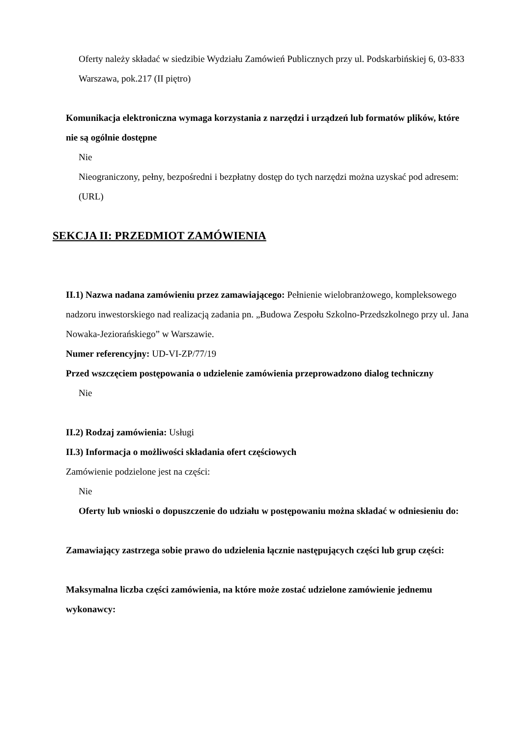Oferty należy składać w siedzibie Wydziału Zamówień Publicznych przy ul. Podskarbińskiej 6, 03-833 Warszawa, pok.217 (II piętro)
Komunikacja elektroniczna wymaga korzystania z narzędzi i urządzeń lub formatów plików, które nie są ogólnie dostępne
Nie
Nieograniczony, pełny, bezpośredni i bezpłatny dostęp do tych narzędzi można uzyskać pod adresem: (URL)
SEKCJA II: PRZEDMIOT ZAMÓWIENIA
II.1) Nazwa nadana zamówieniu przez zamawiającego: Pełnienie wielobranżowego, kompleksowego nadzoru inwestorskiego nad realizacją zadania pn. „Budowa Zespołu Szkolno-Przedszkolnego przy ul. Jana Nowaka-Jeziorańskiego” w Warszawie.
Numer referencyjny: UD-VI-ZP/77/19
Przed wszczęciem postępowania o udzielenie zamówienia przeprowadzono dialog techniczny
Nie
II.2) Rodzaj zamówienia: Usługi
II.3) Informacja o możliwości składania ofert częściowych
Zamówienie podzielone jest na części:
Nie
Oferty lub wnioski o dopuszczenie do udziału w postępowaniu można składać w odniesieniu do:
Zamawiający zastrzega sobie prawo do udzielenia łącznie następujących części lub grup części:
Maksymalna liczba części zamówienia, na które może zostać udzielone zamówienie jednemu wykonawcy: